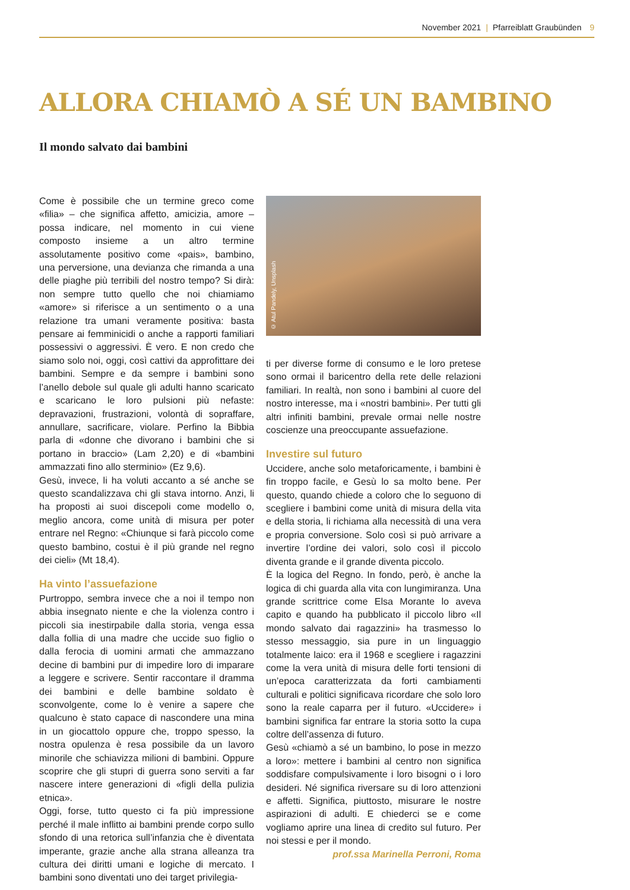November 2021 | Pfarreiblatt Graubünden 9
ALLORA CHIAMÒ A SÉ UN BAMBINO
Il mondo salvato dai bambini
Come è possibile che un termine greco come «filia» – che significa affetto, amicizia, amore – possa indicare, nel momento in cui viene composto insieme a un altro termine assolutamente positivo come «pais», bambino, una perversione, una devianza che rimanda a una delle piaghe più terribili del nostro tempo? Si dirà: non sempre tutto quello che noi chiamiamo «amore» si riferisce a un sentimento o a una relazione tra umani veramente positiva: basta pensare ai femminicidi o anche a rapporti familiari possessivi o aggressivi. È vero. E non credo che siamo solo noi, oggi, così cattivi da approfittare dei bambini. Sempre e da sempre i bambini sono l’anello debole sul quale gli adulti hanno scaricato e scaricano le loro pulsioni più nefaste: depravazioni, frustrazioni, volontà di sopraffare, annullare, sacrificare, violare. Perfino la Bibbia parla di «donne che divorano i bambini che si portano in braccio» (Lam 2,20) e di «bambini ammazzati fino allo sterminio» (Ez 9,6).
Gesù, invece, li ha voluti accanto a sé anche se questo scandalizzava chi gli stava intorno. Anzi, li ha proposti ai suoi discepoli come modello o, meglio ancora, come unità di misura per poter entrare nel Regno: «Chiunque si farà piccolo come questo bambino, costui è il più grande nel regno dei cieli» (Mt 18,4).
Ha vinto l’assuefazione
Purtroppo, sembra invece che a noi il tempo non abbia insegnato niente e che la violenza contro i piccoli sia inestirpabile dalla storia, venga essa dalla follia di una madre che uccide suo figlio o dalla ferocia di uomini armati che ammazzano decine di bambini pur di impedire loro di imparare a leggere e scrivere. Sentir raccontare il dramma dei bambini e delle bambine soldato è sconvolgente, come lo è venire a sapere che qualcuno è stato capace di nascondere una mina in un giocattolo oppure che, troppo spesso, la nostra opulenza è resa possibile da un lavoro minorile che schiavizza milioni di bambini. Oppure scoprire che gli stupri di guerra sono serviti a far nascere intere generazioni di «figli della pulizia etnica».
Oggi, forse, tutto questo ci fa più impressione perché il male inflitto ai bambini prende corpo sullo sfondo di una retorica sull’infanzia che è diventata imperante, grazie anche alla strana alleanza tra cultura dei diritti umani e logiche di mercato. I bambini sono diventati uno dei target privilegia-
© Atul Pandely, Unsplash
ti per diverse forme di consumo e le loro pretese sono ormai il baricentro della rete delle relazioni familiari. In realtà, non sono i bambini al cuore del nostro interesse, ma i «nostri bambini». Per tutti gli altri infiniti bambini, prevale ormai nelle nostre coscienze una preoccupante assuefazione.
Investire sul futuro
Uccidere, anche solo metaforicamente, i bambini è fin troppo facile, e Gesù lo sa molto bene. Per questo, quando chiede a coloro che lo seguono di scegliere i bambini come unità di misura della vita e della storia, li richiama alla necessità di una vera e propria conversione. Solo così si può arrivare a invertire l’ordine dei valori, solo così il piccolo diventa grande e il grande diventa piccolo.
È la logica del Regno. In fondo, però, è anche la logica di chi guarda alla vita con lungimiranza. Una grande scrittrice come Elsa Morante lo aveva capito e quando ha pubblicato il piccolo libro «Il mondo salvato dai ragazzini» ha trasmesso lo stesso messaggio, sia pure in un linguaggio totalmente laico: era il 1968 e scegliere i ragazzini come la vera unità di misura delle forti tensioni di un’epoca caratterizzata da forti cambiamenti culturali e politici significava ricordare che solo loro sono la reale caparra per il futuro. «Uccidere» i bambini significa far entrare la storia sotto la cupa coltre dell’assenza di futuro.
Gesù «chiamò a sé un bambino, lo pose in mezzo a loro»: mettere i bambini al centro non significa soddisfare compulsivamente i loro bisogni o i loro desideri. Né significa riversare su di loro attenzioni e affetti. Significa, piuttosto, misurare le nostre aspirazioni di adulti. E chiederci se e come vogliamo aprire una linea di credito sul futuro. Per noi stessi e per il mondo.
prof.ssa Marinella Perroni, Roma